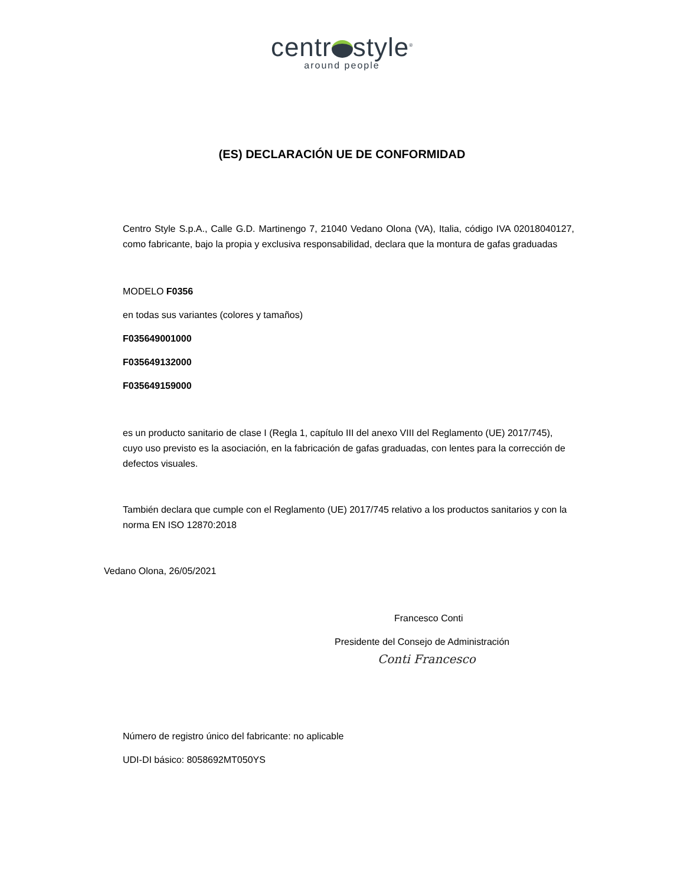centr style<sup>®</sup>
around people
(ES) DECLARACIÓN UE DE CONFORMIDAD
Centro Style S.p.A., Calle G.D. Martinengo 7, 21040 Vedano Olona (VA), Italia, código IVA 02018040127, como fabricante, bajo la propia y exclusiva responsabilidad, declara que la montura de gafas graduadas
MODELO F0356
en todas sus variantes (colores y tamaños)
F035649001000
F035649132000
F035649159000
es un producto sanitario de clase I (Regla 1, capítulo III del anexo VIII del Reglamento (UE) 2017/745), cuyo uso previsto es la asociación, en la fabricación de gafas graduadas, con lentes para la corrección de defectos visuales.
También declara que cumple con el Reglamento (UE) 2017/745 relativo a los productos sanitarios y con la norma EN ISO 12870:2018
Vedano Olona, 26/05/2021
Francesco Conti
Presidente del Consejo de Administración
Conti Francesco
Número de registro único del fabricante: no aplicable
UDI-DI básico: 8058692MT050YS